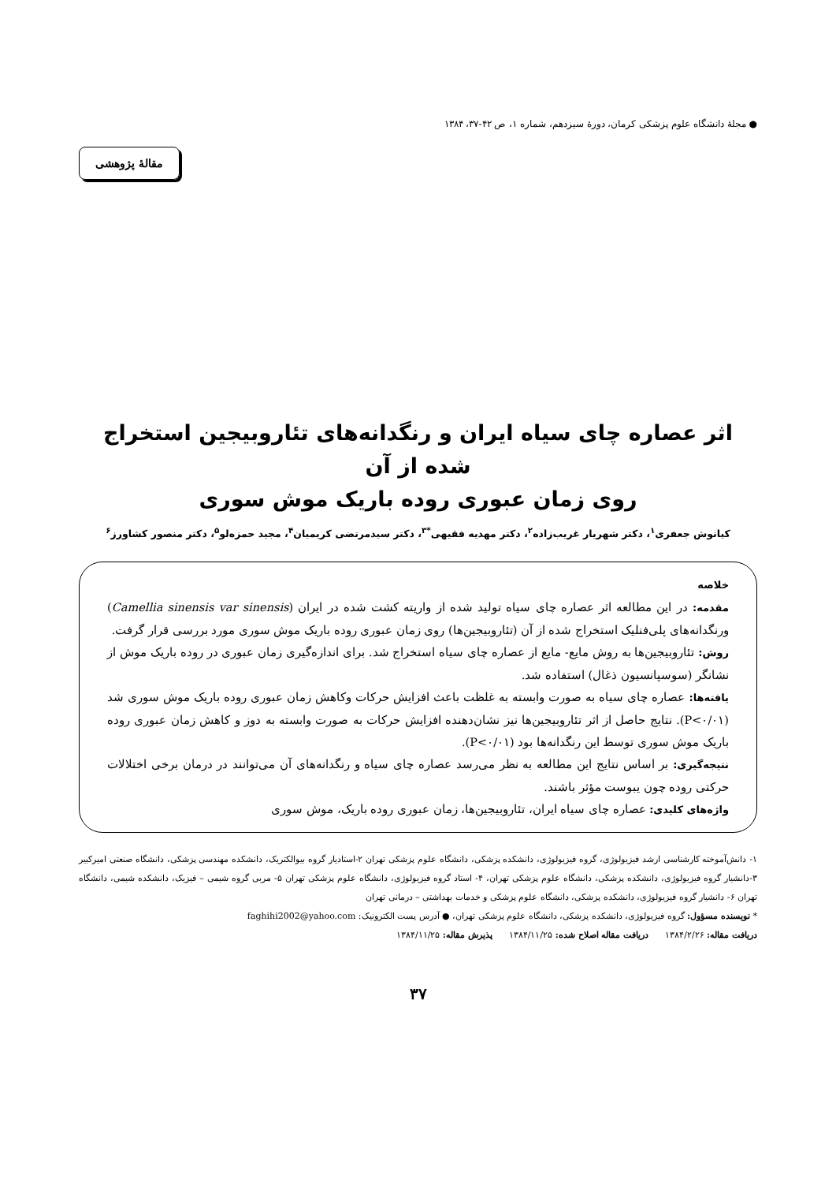● مجلهٔ دانشگاه علوم پزشکی کرمان، دورهٔ سیزدهم، شماره ۱، ص ۴۲-۳۷، ۱۳۸۴
مقالهٔ پژوهشی
اثر عصاره چای سیاه ایران و رنگدانه‌های تئاروبیجین استخراج شده از آن
روی زمان عبوری روده باریک موش سوری
کیانوش جعفری<sup>۱</sup>، دکتر شهریار غریب‌زاده<sup>۲</sup>، دکتر مهدیه فقیهی<sup>*۳</sup>، دکتر سیدمرتضی کریمیان<sup>۴</sup>، مجید حمزه‌لو<sup>۵</sup>، دکتر منصور کشاورز<sup>۶</sup>
خلاصه
مقدمه: در این مطالعه اثر عصاره چای سیاه تولید شده از واریته کشت شده در ایران (Camellia sinensis var sinensis) ورنگدانه‌های پلی‌فنلیک استخراج شده از آن (تئاروبیجین‌ها) روی زمان عبوری روده باریک موش سوری مورد بررسی قرار گرفت.
روش: تئاروبیجین‌ها به روش مایع- مایع از عصاره چای سیاه استخراج شد. برای اندازه‌گیری زمان عبوری در روده باریک موش از نشانگر (سوسپانسیون ذغال) استفاده شد.
یافته‌ها: عصاره چای سیاه به صورت وابسته به غلظت باعث افزایش حرکات وکاهش زمان عبوری روده باریک موش سوری شد (P<۰/۰۱). نتایج حاصل از اثر تئاروبیجین‌ها نیز نشان‌دهنده افزایش حرکات به صورت وابسته به دوز و کاهش زمان عبوری روده باریک موش سوری توسط این رنگدانه‌ها بود (P<۰/۰۱).
نتیجه‌گیری: بر اساس نتایج این مطالعه به نظر می‌رسد عصاره چای سیاه و رنگدانه‌های آن می‌توانند در درمان برخی اختلالات حرکتی روده چون یبوست مؤثر باشند.
واژه‌های کلیدی: عصاره چای سیاه ایران، تئاروبیجین‌ها، زمان عبوری روده باریک، موش سوری
۱- دانش‌آموخته کارشناسی ارشد فیزیولوژی، گروه فیزیولوژی، دانشکده پزشکی، دانشگاه علوم پزشکی تهران ۲-استادیار گروه بیوالکتریک، دانشکده مهندسی پزشکی، دانشگاه صنعتی امیرکبیر ۳-دانشیار گروه فیزیولوژی، دانشکده پزشکی، دانشگاه علوم پزشکی تهران، ۴- استاد گروه فیزیولوژی، دانشگاه علوم پزشکی تهران ۵- مربی گروه شیمی – فیزیک، دانشکده شیمی، دانشگاه تهران ۶- دانشیار گروه فیزیولوژی، دانشکده پزشکی، دانشگاه علوم پزشکی و خدمات بهداشتی – درمانی تهران
* نویسنده مسؤول: گروه فیزیولوژی، دانشکده پزشکی، دانشگاه علوم پزشکی تهران، ● آدرس پست الکترونیک: faghihi2002@yahoo.com
دریافت مقاله: ۱۳۸۴/۲/۲۶ دریافت مقاله اصلاح شده: ۱۳۸۴/۱۱/۲۵ پذیرش مقاله: ۱۳۸۴/۱۱/۲۵
۳۷